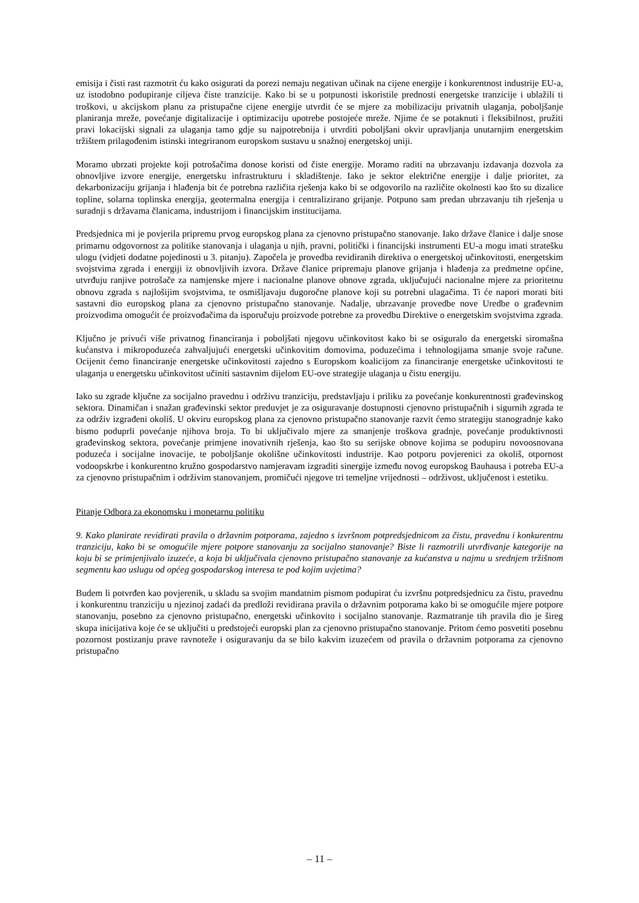emisija i čisti rast razmotrit ću kako osigurati da porezi nemaju negativan učinak na cijene energije i konkurentnost industrije EU-a, uz istodobno podupiranje ciljeva čiste tranzicije. Kako bi se u potpunosti iskoristile prednosti energetske tranzicije i ublažili ti troškovi, u akcijskom planu za pristupačne cijene energije utvrdit će se mjere za mobilizaciju privatnih ulaganja, poboljšanje planiranja mreže, povećanje digitalizacije i optimizaciju upotrebe postojeće mreže. Njime će se potaknuti i fleksibilnost, pružiti pravi lokacijski signali za ulaganja tamo gdje su najpotrebnija i utvrditi poboljšani okvir upravljanja unutarnjim energetskim tržištem prilagođenim istinski integriranom europskom sustavu u snažnoj energetskoj uniji.
Moramo ubrzati projekte koji potrošačima donose koristi od čiste energije. Moramo raditi na ubrzavanju izdavanja dozvola za obnovljive izvore energije, energetsku infrastrukturu i skladištenje. Iako je sektor električne energije i dalje prioritet, za dekarbonizaciju grijanja i hlađenja bit će potrebna različita rješenja kako bi se odgovorilo na različite okolnosti kao što su dizalice topline, solarna toplinska energija, geotermalna energija i centralizirano grijanje. Potpuno sam predan ubrzavanju tih rješenja u suradnji s državama članicama, industrijom i financijskim institucijama.
Predsjednica mi je povjerila pripremu prvog europskog plana za cjenovno pristupačno stanovanje. Iako države članice i dalje snose primarnu odgovornost za politike stanovanja i ulaganja u njih, pravni, politički i financijski instrumenti EU-a mogu imati stratešku ulogu (vidjeti dodatne pojedinosti u 3. pitanju). Započela je provedba revidiranih direktiva o energetskoj učinkovitosti, energetskim svojstvima zgrada i energiji iz obnovljivih izvora. Države članice pripremaju planove grijanja i hlađenja za predmetne općine, utvrđuju ranjive potrošače za namjenske mjere i nacionalne planove obnove zgrada, uključujući nacionalne mjere za prioritetnu obnovu zgrada s najlošijim svojstvima, te osmišljavaju dugoročne planove koji su potrebni ulagačima. Ti će napori morati biti sastavni dio europskog plana za cjenovno pristupačno stanovanje. Nadalje, ubrzavanje provedbe nove Uredbe o građevnim proizvodima omogućit će proizvođačima da isporučuju proizvode potrebne za provedbu Direktive o energetskim svojstvima zgrada.
Ključno je privući više privatnog financiranja i poboljšati njegovu učinkovitost kako bi se osiguralo da energetski siromašna kućanstva i mikropoduzeća zahvaljujući energetski učinkovitim domovima, poduzećima i tehnologijama smanje svoje račune. Ocijenit ćemo financiranje energetske učinkovitosti zajedno s Europskom koalicijom za financiranje energetske učinkovitosti te ulaganja u energetsku učinkovitost učiniti sastavnim dijelom EU-ove strategije ulaganja u čistu energiju.
Iako su zgrade ključne za socijalno pravednu i održivu tranziciju, predstavljaju i priliku za povećanje konkurentnosti građevinskog sektora. Dinamičan i snažan građevinski sektor preduvjet je za osiguravanje dostupnosti cjenovno pristupačnih i sigurnih zgrada te za održiv izgrađeni okoliš. U okviru europskog plana za cjenovno pristupačno stanovanje razvit ćemo strategiju stanogradnje kako bismo poduprli povećanje njihova broja. To bi uključivalo mjere za smanjenje troškova gradnje, povećanje produktivnosti građevinskog sektora, povećanje primjene inovativnih rješenja, kao što su serijske obnove kojima se podupiru novoosnovana poduzeća i socijalne inovacije, te poboljšanje okolišne učinkovitosti industrije. Kao potporu povjerenici za okoliš, otpornost vodoopskrbe i konkurentno kružno gospodarstvo namjeravam izgraditi sinergije između novog europskog Bauhausa i potreba EU-a za cjenovno pristupačnim i održivim stanovanjem, promičući njegove tri temeljne vrijednosti – održivost, uključenost i estetiku.
Pitanje Odbora za ekonomsku i monetarnu politiku
9. Kako planirate revidirati pravila o državnim potporama, zajedno s izvršnom potpredsjednicom za čistu, pravednu i konkurentnu tranziciju, kako bi se omogućile mjere potpore stanovanju za socijalno stanovanje? Biste li razmotrili utvrđivanje kategorije na koju bi se primjenjivalo izuzeće, a koja bi uključivala cjenovno pristupačno stanovanje za kućanstva u najmu u srednjem tržišnom segmentu kao uslugu od općeg gospodarskog interesa te pod kojim uvjetima?
Budem li potvrđen kao povjerenik, u skladu sa svojim mandatnim pismom podupirat ću izvršnu potpredsjednicu za čistu, pravednu i konkurentnu tranziciju u njezinoj zadaći da predloži revidirana pravila o državnim potporama kako bi se omogućile mjere potpore stanovanju, posebno za cjenovno pristupačno, energetski učinkovito i socijalno stanovanje. Razmatranje tih pravila dio je šireg skupa inicijativa koje će se uključiti u predstojeći europski plan za cjenovno pristupačno stanovanje. Pritom ćemo posvetiti posebnu pozornost postizanju prave ravnoteže i osiguravanju da se bilo kakvim izuzećem od pravila o državnim potporama za cjenovno pristupačno
– 11 –